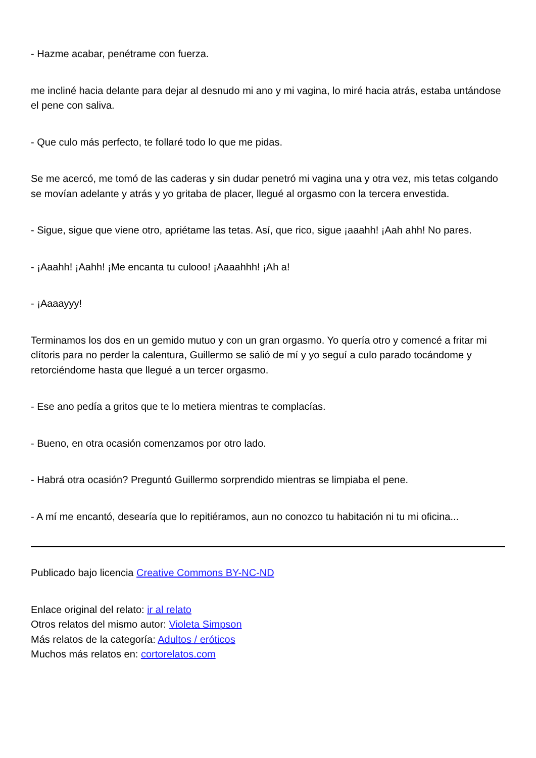- Hazme acabar, penétrame con fuerza.
me incliné hacia delante para dejar al desnudo mi ano y mi vagina, lo miré hacia atrás, estaba untándose el pene con saliva.
- Que culo más perfecto, te follaré todo lo que me pidas.
Se me acercó, me tomó de las caderas y sin dudar penetró mi vagina una y otra vez, mis tetas colgando se movían adelante y atrás y yo gritaba de placer, llegué al orgasmo con la tercera envestida.
- Sigue, sigue que viene otro, apriétame las tetas. Así, que rico, sigue ¡aaahh! ¡Aah ahh! No pares.
- ¡Aaahh! ¡Aahh! ¡Me encanta tu culooo! ¡Aaaahhh! ¡Ah a!
- ¡Aaaayyy!
Terminamos los dos en un gemido mutuo y con un gran orgasmo. Yo quería otro y comencé a fritar mi clítoris para no perder la calentura, Guillermo se salió de mí y yo seguí a culo parado tocándome y retorciéndome hasta que llegué a un tercer orgasmo.
- Ese ano pedía a gritos que te lo metiera mientras te complacías.
- Bueno, en otra ocasión comenzamos por otro lado.
- Habrá otra ocasión? Preguntó Guillermo sorprendido mientras se limpiaba el pene.
- A mí me encantó, desearía que lo repitiéramos, aun no conozco tu habitación ni tu mi oficina...
Publicado bajo licencia Creative Commons BY-NC-ND
Enlace original del relato: ir al relato
Otros relatos del mismo autor: Violeta Simpson
Más relatos de la categoría: Adultos / eróticos
Muchos más relatos en: cortorelatos.com